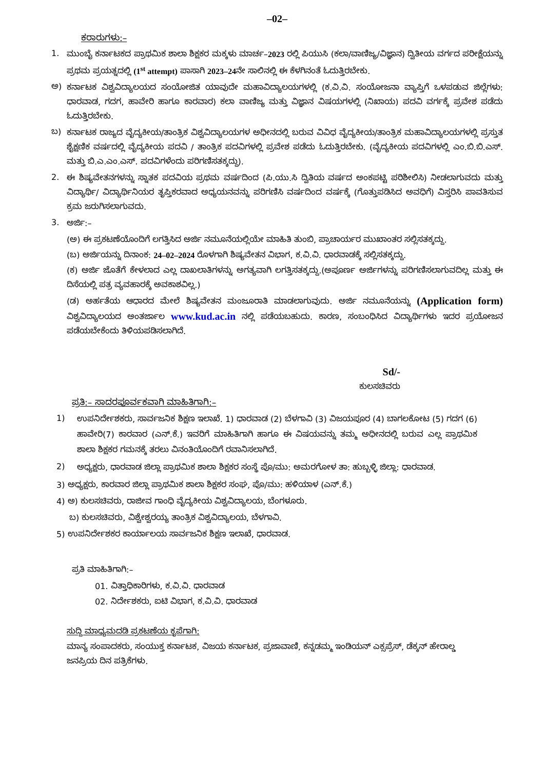–02–
ಕರಾರುಗಳು:–
1. ಮುಂಬೈ ಕರ್ನಾಟಕದ ಪ್ರಾಥಮಿಕ ಶಾಲಾ ಶಿಕ್ಷಕರ ಮಕ್ಕಳು ಮಾರ್ಚ–2023 ರಲ್ಲಿ ಪಿಯುಸಿ (ಕಲಾ/ವಾಣಿಜ್ಯ/ವಿಜ್ಞಾನ) ದ್ವಿತೀಯ ವರ್ಗದ ಪರೀಕ್ಷೆಯನ್ನು ಪ್ರಥಮ ಪ್ರಯತ್ನದಲ್ಲಿ (1<sup>st</sup> attempt) ಪಾಸಾಗಿ 2023–24ನೇ ಸಾಲಿನಲ್ಲಿ ಈ ಕೆಳಗಿನಂತೆ ಓದುತ್ತಿರಬೇಕು.
ಅ) ಕರ್ನಾಟಕ ವಿಶ್ವವಿದ್ಯಾಲಯದ ಸಂಯೋಜಿತ ಯಾವುದೇ ಮಹಾವಿದ್ಯಾಲಯಗಳಲ್ಲಿ (ಕ.ವಿ.ವಿ. ಸಂಯೋಜನಾ ವ್ಯಾಪ್ತಿಗೆ ಒಳಪಡುವ ಜಿಲ್ಲೆಗಳು: ಧಾರವಾಡ, ಗದಗ, ಹಾವೇರಿ ಹಾಗೂ ಕಾರವಾರ) ಕಲಾ ವಾಣಿಜ್ಯ ಮತ್ತು ವಿಜ್ಞಾನ ವಿಷಯಗಳಲ್ಲಿ (ನಿಖಾಯ) ಪದವಿ ವರ್ಗಕ್ಕೆ ಪ್ರವೇಶ ಪಡೆದು ಓದುತ್ತಿರಬೇಕು.
ಬ) ಕರ್ನಾಟಕ ರಾಜ್ಯದ ವೈದ್ಯಕೀಯ/ತಾಂತ್ರಿಕ ವಿಶ್ವವಿದ್ಯಾಲಯಗಳ ಅಧೀನದಲ್ಲಿ ಬರುವ ವಿವಿಧ ವೈದ್ಯಕೀಯ/ತಾಂತ್ರಿಕ ಮಹಾವಿದ್ಯಾಲಯಗಳಲ್ಲಿ ಪ್ರಸ್ತುತ ಶೈಕ್ಷಣಿಕ ವರ್ಷದಲ್ಲಿ ವೈದ್ಯಕೀಯ ಪದವಿ / ತಾಂತ್ರಿಕ ಪದವಿಗಳಲ್ಲಿ ಪ್ರವೇಶ ಪಡೆದು ಓದುತ್ತಿರಬೇಕು. (ವೈದ್ಯಕೀಯ ಪದವಿಗಳಲ್ಲಿ ಎಂ.ಬಿ.ಬಿ.ಎಸ್. ಮತ್ತು ಬಿ.ಎ.ಎಂ.ಎಸ್. ಪದವಿಗಳೆಂದು ಪರಿಗಣಿಸತಕ್ಕದ್ದು).
2. ಈ ಶಿಷ್ಯವೇತನಗಳನ್ನು ಸ್ನಾತಕ ಪದವಿಯ ಪ್ರಥಮ ವರ್ಷದಿಂದ (ಪಿ.ಯು.ಸಿ ದ್ವಿತಿಯ ವರ್ಷದ ಅಂಕಪಟ್ಟಿ ಪರಿಶೀಲಿಸಿ) ನೀಡಲಾಗುವದು ಮತ್ತು ವಿದ್ಯಾರ್ಥಿ/ ವಿದ್ಯಾರ್ಥಿನಿಯರ ತೃಪ್ತಿಕರವಾದ ಅಧ್ಯಯನವನ್ನು ಪರಿಗಣಿಸಿ ವರ್ಷದಿಂದ ವರ್ಷಕ್ಕೆ (ಗೊತ್ತುಪಡಿಸಿದ ಅವಧಿಗೆ) ವಿಸ್ತರಿಸಿ ಪಾವತಿಸುವ ಕ್ರಮ ಜರುಗಿಸಲಾಗುವದು.
3. ಅರ್ಜಿ:–
(ಅ) ಈ ಪ್ರಕಟಣೆಯೊಂದಿಗೆ ಲಗತ್ತಿಸಿದ ಅರ್ಜಿ ನಮೂನೆಯಲ್ಲಿಯೇ ಮಾಹಿತಿ ತುಂಬಿ, ಪ್ರಾಚಾರ್ಯರ ಮುಖಾಂತರ ಸಲ್ಲಿಸತಕ್ಕದ್ದು.
(ಬ) ಅರ್ಜಿಯನ್ನು ದಿನಾಂಕ: 24–02–2024 ರೊಳಗಾಗಿ ಶಿಷ್ಯವೇತನ ವಿಭಾಗ, ಕ.ವಿ.ವಿ. ಧಾರವಾಡಕ್ಕೆ ಸಲ್ಲಿಸತಕ್ಕದ್ದು.
(ಕ) ಅರ್ಜಿ ಜೊತೆಗೆ ಕೇಳಲಾದ ಎಲ್ಲ ದಾಖಲಾತಿಗಳನ್ನು ಅಗತ್ಯವಾಗಿ ಲಗತ್ತಿಸತಕ್ಕದ್ದು.(ಅಪೂರ್ಣ ಅರ್ಜಿಗಳನ್ನು ಪರಿಗಣಿಸಲಾಗುವದಿಲ್ಲ ಮತ್ತು ಈ ದಿಸೆಯಲ್ಲಿ ಪತ್ರ ವ್ಯವಹಾರಕ್ಕೆ ಅವಕಾಶವಿಲ್ಲ.)
(ಡ) ಅರ್ಹತೆಯ ಆಧಾರದ ಮೇಲೆ ಶಿಷ್ಯವೇತನ ಮಂಜೂರಾತಿ ಮಾಡಲಾಗುವುದು. ಅರ್ಜಿ ನಮೂನೆಯನ್ನು (Application form) ವಿಶ್ವವಿದ್ಯಾಲಯದ ಅಂತರ್ಜಾಲ www.kud.ac.in ನಲ್ಲಿ ಪಡೆಯಬಹುದು. ಕಾರಣ, ಸಂಬಂಧಿಸಿದ ವಿದ್ಯಾರ್ಥಿಗಳು ಇದರ ಪ್ರಯೋಜನ ಪಡೆಯಬೇಕೆಂದು ತಿಳಿಯಪಡಿಸಲಾಗಿದೆ.
Sd/-
ಕುಲಸಚಿವರು
ಪ್ರತಿ:– ಸಾದರಪೂರ್ವಕವಾಗಿ ಮಾಹಿತಿಗಾಗಿ:–
1) ಉಪನಿರ್ದೇಶಕರು, ಸಾರ್ವಜನಿಕ ಶಿಕ್ಷಣ ಇಲಾಖೆ. 1) ಧಾರವಾಡ (2) ಬೆಳಗಾವಿ (3) ವಿಜಯಪೂರ (4) ಬಾಗಲಕೋಟ (5) ಗದಗ (6) ಹಾವೇರಿ(7) ಕಾರವಾರ (ಎನ್.ಕೆ.) ಇವರಿಗೆ ಮಾಹಿತಿಗಾಗಿ ಹಾಗೂ ಈ ವಿಷಯವನ್ನು ತಮ್ಮ ಅಧೀನದಲ್ಲಿ ಬರುವ ಎಲ್ಲ ಪ್ರಾಥಮಿಕ ಶಾಲಾ ಶಿಕ್ಷಕರ ಗಮನಕ್ಕೆ ತರಲು ವಿನಂತಿಯೊಂದಿಗೆ ರವಾನಿಸಲಾಗಿದೆ.
2) ಅಧ್ಯಕ್ಷರು, ಧಾರವಾಡ ಜಿಲ್ಲಾ ಪ್ರಾಥಮಿಕ ಶಾಲಾ ಶಿಕ್ಷಕರ ಸಂಸ್ಥೆ ಪೊ/ಮು: ಅಮರಗೋಳ ತಾ: ಹುಬ್ಬಳ್ಳಿ ಜಿಲ್ಲಾ: ಧಾರವಾಡ.
3) ಅಧ್ಯಕ್ಷರು, ಕಾರವಾರ ಜಿಲ್ಲಾ ಪ್ರಾಥಮಿಕ ಶಾಲಾ ಶಿಕ್ಷಕರ ಸಂಘ, ಪೊ/ಮು: ಹಳಿಯಾಳ (ಎನ್.ಕೆ.)
4) ಅ) ಕುಲಸಚಿವರು, ರಾಜೀವ ಗಾಂಧಿ ವೈದ್ಯಕೀಯ ವಿಶ್ವವಿದ್ಯಾಲಯ, ಬೆಂಗಳೂರು.
ಬ) ಕುಲಸಚಿವರು, ವಿಶ್ವೇಶ್ವರಯ್ಯ ತಾಂತ್ರಿಕ ವಿಶ್ವವಿದ್ಯಾಲಯ, ಬೆಳಗಾವಿ.
5) ಉಪನಿರ್ದೇಶಕರ ಕಾರ್ಯಾಲಯ ಸಾರ್ವಜನಿಕ ಶಿಕ್ಷಣ ಇಲಾಖೆ, ಧಾರವಾಡ.
ಪ್ರತಿ ಮಾಹಿತಿಗಾಗಿ:–
01. ವಿತ್ತಾಧಿಕಾರಿಗಳು, ಕ.ವಿ.ವಿ. ಧಾರವಾಡ
02. ನಿರ್ದೇಶಕರು, ಐಟಿ ವಿಭಾಗ, ಕ.ವಿ.ವಿ. ಧಾರವಾಡ
ಸುದ್ದಿ ಮಾಧ್ಯಮದಡಿ ಪ್ರಕಟಣೆಯ ಕೃಪೆಗಾಗಿ:
ಮಾನ್ಯ ಸಂಪಾದಕರು, ಸಂಯುಕ್ತ ಕರ್ನಾಟಕ, ವಿಜಯ ಕರ್ನಾಟಕ, ಪ್ರಜಾವಾಣಿ, ಕನ್ನಡಮ್ಮ ಇಂಡಿಯನ್ ಎಕ್ಸಪ್ರೆಸ್, ಡೆಕ್ಕನ್ ಹೇರಾಲ್ಡ ಜನಪ್ರಿಯ ದಿನ ಪತ್ರಿಕೆಗಳು.